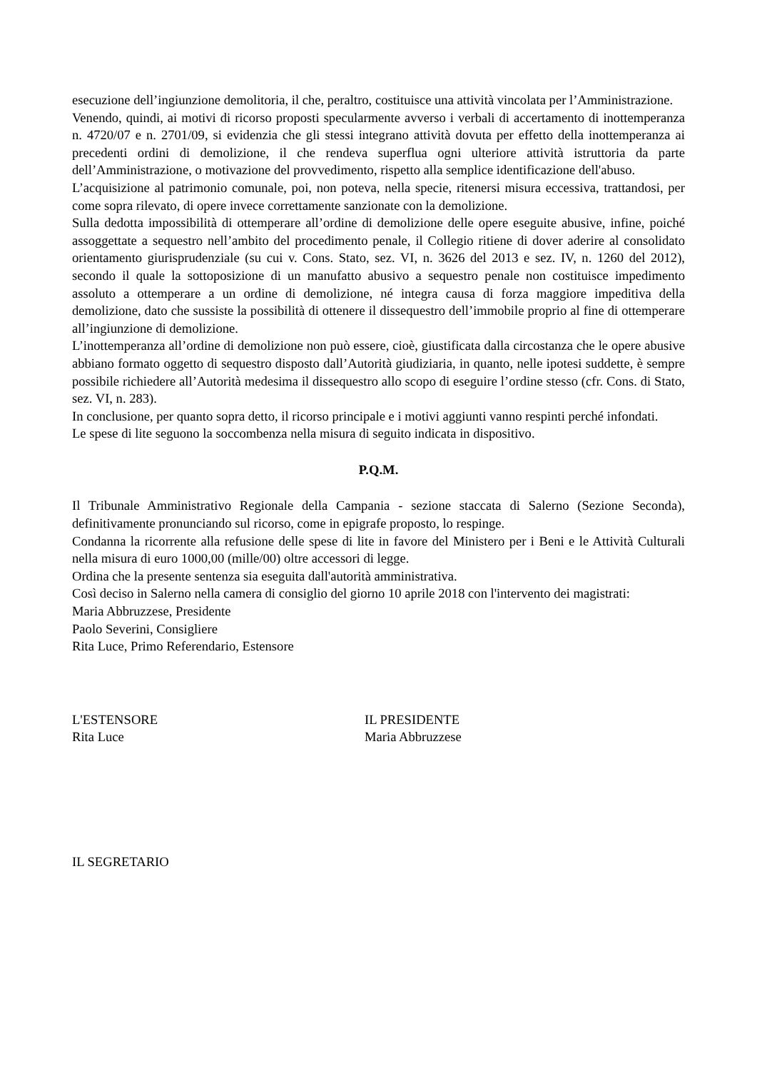esecuzione dell’ingiunzione demolitoria, il che, peraltro, costituisce una attività vincolata per l’Amministrazione.
Venendo, quindi, ai motivi di ricorso proposti specularmente avverso i verbali di accertamento di inottemperanza n. 4720/07 e n. 2701/09, si evidenzia che gli stessi integrano attività dovuta per effetto della inottemperanza ai precedenti ordini di demolizione, il che rendeva superflua ogni ulteriore attività istruttoria da parte dell’Amministrazione, o motivazione del provvedimento, rispetto alla semplice identificazione dell'abuso.
L’acquisizione al patrimonio comunale, poi, non poteva, nella specie, ritenersi misura eccessiva, trattandosi, per come sopra rilevato, di opere invece correttamente sanzionate con la demolizione.
Sulla dedotta impossibilità di ottemperare all’ordine di demolizione delle opere eseguite abusive, infine, poiché assoggettate a sequestro nell’ambito del procedimento penale, il Collegio ritiene di dover aderire al consolidato orientamento giurisprudenziale (su cui v. Cons. Stato, sez. VI, n. 3626 del 2013 e sez. IV, n. 1260 del 2012), secondo il quale la sottoposizione di un manufatto abusivo a sequestro penale non costituisce impedimento assoluto a ottemperare a un ordine di demolizione, né integra causa di forza maggiore impeditiva della demolizione, dato che sussiste la possibilità di ottenere il dissequestro dell’immobile proprio al fine di ottemperare all’ingiunzione di demolizione.
L’inottemperanza all’ordine di demolizione non può essere, cioè, giustificata dalla circostanza che le opere abusive abbiano formato oggetto di sequestro disposto dall’Autorità giudiziaria, in quanto, nelle ipotesi suddette, è sempre possibile richiedere all’Autorità medesima il dissequestro allo scopo di eseguire l’ordine stesso (cfr. Cons. di Stato, sez. VI, n. 283).
In conclusione, per quanto sopra detto, il ricorso principale e i motivi aggiunti vanno respinti perché infondati.
Le spese di lite seguono la soccombenza nella misura di seguito indicata in dispositivo.
P.Q.M.
Il Tribunale Amministrativo Regionale della Campania - sezione staccata di Salerno (Sezione Seconda), definitivamente pronunciando sul ricorso, come in epigrafe proposto, lo respinge.
Condanna la ricorrente alla refusione delle spese di lite in favore del Ministero per i Beni e le Attività Culturali nella misura di euro 1000,00 (mille/00) oltre accessori di legge.
Ordina che la presente sentenza sia eseguita dall'autorità amministrativa.
Così deciso in Salerno nella camera di consiglio del giorno 10 aprile 2018 con l'intervento dei magistrati:
Maria Abbruzzese, Presidente
Paolo Severini, Consigliere
Rita Luce, Primo Referendario, Estensore
L'ESTENSORE
Rita Luce
IL PRESIDENTE
Maria Abbruzzese
IL SEGRETARIO